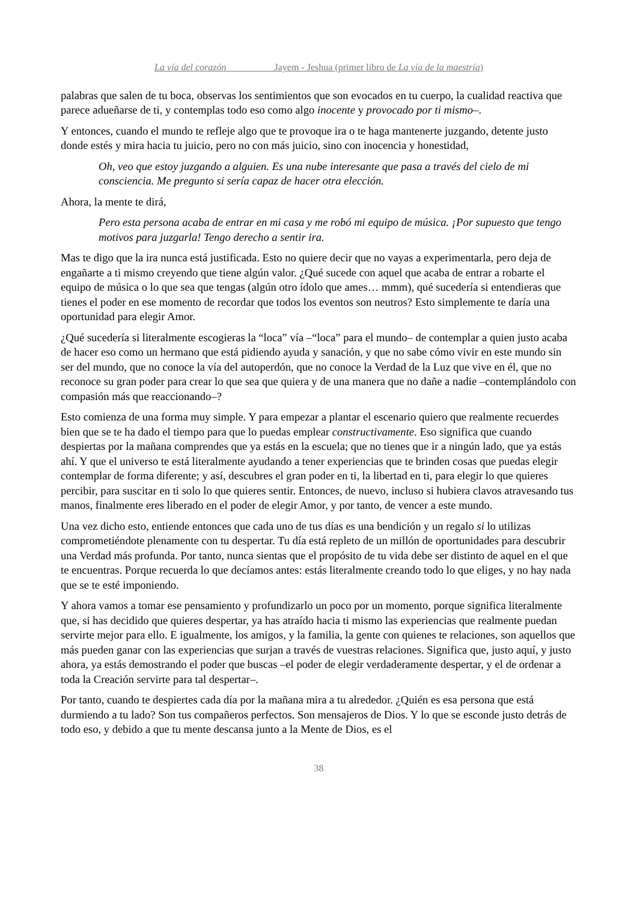La vía del corazón Jayem - Jeshua (primer libro de La vía de la maestría)
palabras que salen de tu boca, observas los sentimientos que son evocados en tu cuerpo, la cualidad reactiva que parece adueñarse de ti, y contemplas todo eso como algo inocente y provocado por ti mismo–.
Y entonces, cuando el mundo te refleje algo que te provoque ira o te haga mantenerte juzgando, detente justo donde estés y mira hacia tu juicio, pero no con más juicio, sino con inocencia y honestidad,
Oh, veo que estoy juzgando a alguien. Es una nube interesante que pasa a través del cielo de mi consciencia. Me pregunto si sería capaz de hacer otra elección.
Ahora, la mente te dirá,
Pero esta persona acaba de entrar en mi casa y me robó mi equipo de música. ¡Por supuesto que tengo motivos para juzgarla! Tengo derecho a sentir ira.
Mas te digo que la ira nunca está justificada. Esto no quiere decir que no vayas a experimentarla, pero deja de engañarte a ti mismo creyendo que tiene algún valor. ¿Qué sucede con aquel que acaba de entrar a robarte el equipo de música o lo que sea que tengas (algún otro ídolo que ames… mmm), qué sucedería si entendieras que tienes el poder en ese momento de recordar que todos los eventos son neutros? Esto simplemente te daría una oportunidad para elegir Amor.
¿Qué sucedería si literalmente escogieras la “loca” vía –“loca” para el mundo– de contemplar a quien justo acaba de hacer eso como un hermano que está pidiendo ayuda y sanación, y que no sabe cómo vivir en este mundo sin ser del mundo, que no conoce la vía del autoperdón, que no conoce la Verdad de la Luz que vive en él, que no reconoce su gran poder para crear lo que sea que quiera y de una manera que no dañe a nadie –contemplándolo con compasión más que reaccionando–?
Esto comienza de una forma muy simple. Y para empezar a plantar el escenario quiero que realmente recuerdes bien que se te ha dado el tiempo para que lo puedas emplear constructivamente. Eso significa que cuando despiertas por la mañana comprendes que ya estás en la escuela; que no tienes que ir a ningún lado, que ya estás ahí. Y que el universo te está literalmente ayudando a tener experiencias que te brinden cosas que puedas elegir contemplar de forma diferente; y así, descubres el gran poder en ti, la libertad en ti, para elegir lo que quieres percibir, para suscitar en ti solo lo que quieres sentir. Entonces, de nuevo, incluso si hubiera clavos atravesando tus manos, finalmente eres liberado en el poder de elegir Amor, y por tanto, de vencer a este mundo.
Una vez dicho esto, entiende entonces que cada uno de tus días es una bendición y un regalo si lo utilizas comprometiéndote plenamente con tu despertar. Tu día está repleto de un millón de oportunidades para descubrir una Verdad más profunda. Por tanto, nunca sientas que el propósito de tu vida debe ser distinto de aquel en el que te encuentras. Porque recuerda lo que decíamos antes: estás literalmente creando todo lo que eliges, y no hay nada que se te esté imponiendo.
Y ahora vamos a tomar ese pensamiento y profundizarlo un poco por un momento, porque significa literalmente que, si has decidido que quieres despertar, ya has atraído hacia ti mismo las experiencias que realmente puedan servirte mejor para ello. E igualmente, los amigos, y la familia, la gente con quienes te relaciones, son aquellos que más pueden ganar con las experiencias que surjan a través de vuestras relaciones. Significa que, justo aquí, y justo ahora, ya estás demostrando el poder que buscas –el poder de elegir verdaderamente despertar, y el de ordenar a toda la Creación servirte para tal despertar–.
Por tanto, cuando te despiertes cada día por la mañana mira a tu alrededor. ¿Quién es esa persona que está durmiendo a tu lado? Son tus compañeros perfectos. Son mensajeros de Dios. Y lo que se esconde justo detrás de todo eso, y debido a que tu mente descansa junto a la Mente de Dios, es el
38